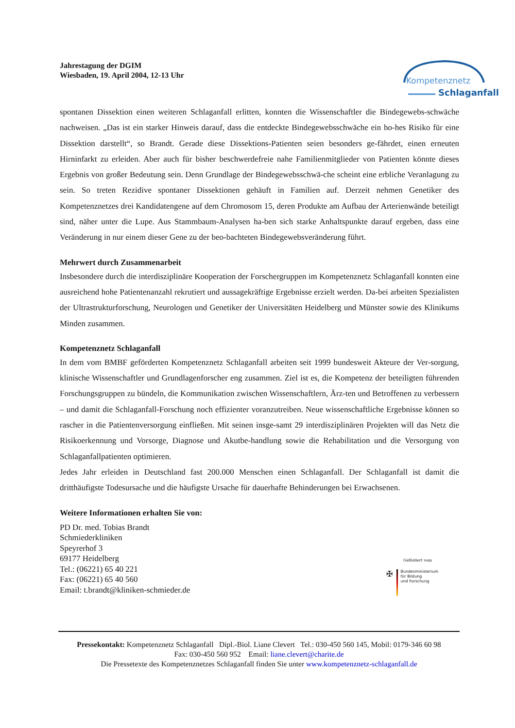Kompetenznetz
Schlaganfall
Jahrestagung der DGIM
Wiesbaden, 19. April 2004, 12-13 Uhr
spontanen Dissektion einen weiteren Schlaganfall erlitten, konnten die Wissenschaftler die Bindegewebs-schwäche nachweisen. „Das ist ein starker Hinweis darauf, dass die entdeckte Bindegewebsschwäche ein ho-hes Risiko für eine Dissektion darstellt“, so Brandt. Gerade diese Dissektions-Patienten seien besonders ge-fährdet, einen erneuten Hirninfarkt zu erleiden. Aber auch für bisher beschwerdefreie nahe Familienmitglieder von Patienten könnte dieses Ergebnis von großer Bedeutung sein. Denn Grundlage der Bindegewebsschwä-che scheint eine erbliche Veranlagung zu sein. So treten Rezidive spontaner Dissektionen gehäuft in Familien auf. Derzeit nehmen Genetiker des Kompetenznetzes drei Kandidatengene auf dem Chromosom 15, deren Produkte am Aufbau der Arterienwände beteiligt sind, näher unter die Lupe. Aus Stammbaum-Analysen ha-ben sich starke Anhaltspunkte darauf ergeben, dass eine Veränderung in nur einem dieser Gene zu der beo-bachteten Bindegewebsveränderung führt.
Mehrwert durch Zusammenarbeit
Insbesondere durch die interdisziplinäre Kooperation der Forschergruppen im Kompetenznetz Schlaganfall konnten eine ausreichend hohe Patientenanzahl rekrutiert und aussagekräftige Ergebnisse erzielt werden. Da-bei arbeiten Spezialisten der Ultrastrukturforschung, Neurologen und Genetiker der Universitäten Heidelberg und Münster sowie des Klinikums Minden zusammen.
Kompetenznetz Schlaganfall
In dem vom BMBF geförderten Kompetenznetz Schlaganfall arbeiten seit 1999 bundesweit Akteure der Ver-sorgung, klinische Wissenschaftler und Grundlagenforscher eng zusammen. Ziel ist es, die Kompetenz der beteiligten führenden Forschungsgruppen zu bündeln, die Kommunikation zwischen Wissenschaftlern, Ärz-ten und Betroffenen zu verbessern – und damit die Schlaganfall-Forschung noch effizienter voranzutreiben. Neue wissenschaftliche Ergebnisse können so rascher in die Patientenversorgung einfließen. Mit seinen insge-samt 29 interdisziplinären Projekten will das Netz die Risikoerkennung und Vorsorge, Diagnose und Akutbe-handlung sowie die Rehabilitation und die Versorgung von Schlaganfallpatienten optimieren.
Jedes Jahr erleiden in Deutschland fast 200.000 Menschen einen Schlaganfall. Der Schlaganfall ist damit die dritthäufigste Todesursache und die häufigste Ursache für dauerhafte Behinderungen bei Erwachsenen.
Weitere Informationen erhalten Sie von:
PD Dr. med. Tobias Brandt
Schmiederkliniken
Speyrerhof 3
69177 Heidelberg
Tel.: (06221) 65 40 221
Fax: (06221) 65 40 560
Email: t.brandt@kliniken-schmieder.de
Gefördert vom
✠
Bundesministerium
für Bildung
und Forschung
Pressekontakt: Kompetenznetz Schlaganfall Dipl.-Biol. Liane Clevert Tel.: 030-450 560 145, Mobil: 0179-346 60 98
Fax: 030-450 560 952 Email: liane.clevert@charite.de
Die Pressetexte des Kompetenznetzes Schlaganfall finden Sie unter www.kompetenznetz-schlaganfall.de